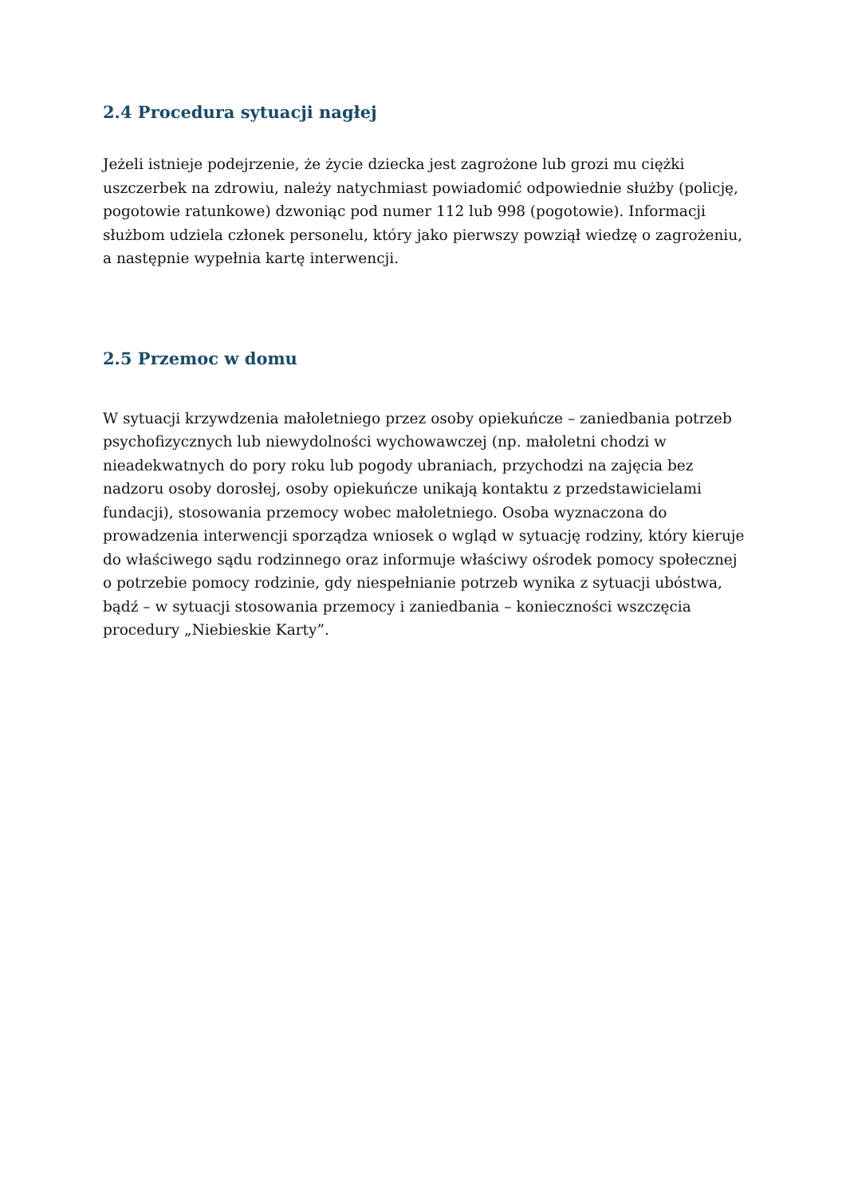2.4 Procedura sytuacji nagłej
Jeżeli istnieje podejrzenie, że życie dziecka jest zagrożone lub grozi mu ciężki uszczerbek na zdrowiu, należy natychmiast powiadomić odpowiednie służby (policję, pogotowie ratunkowe) dzwoniąc pod numer 112 lub 998 (pogotowie). Informacji służbom udziela członek personelu, który jako pierwszy powziął wiedzę o zagrożeniu, a następnie wypełnia kartę interwencji.
2.5 Przemoc w domu
W sytuacji krzywdzenia małoletniego przez osoby opiekuńcze – zaniedbania potrzeb psychofizycznych lub niewydolności wychowawczej (np. małoletni chodzi w nieadekwatnych do pory roku lub pogody ubraniach, przychodzi na zajęcia bez nadzoru osoby dorosłej, osoby opiekuńcze unikają kontaktu z przedstawicielami fundacji), stosowania przemocy wobec małoletniego. Osoba wyznaczona do prowadzenia interwencji sporządza wniosek o wgląd w sytuację rodziny, który kieruje do właściwego sądu rodzinnego oraz informuje właściwy ośrodek pomocy społecznej o potrzebie pomocy rodzinie, gdy niespełnianie potrzeb wynika z sytuacji ubóstwa, bądź – w sytuacji stosowania przemocy i zaniedbania – konieczności wszczęcia procedury „Niebieskie Karty”.